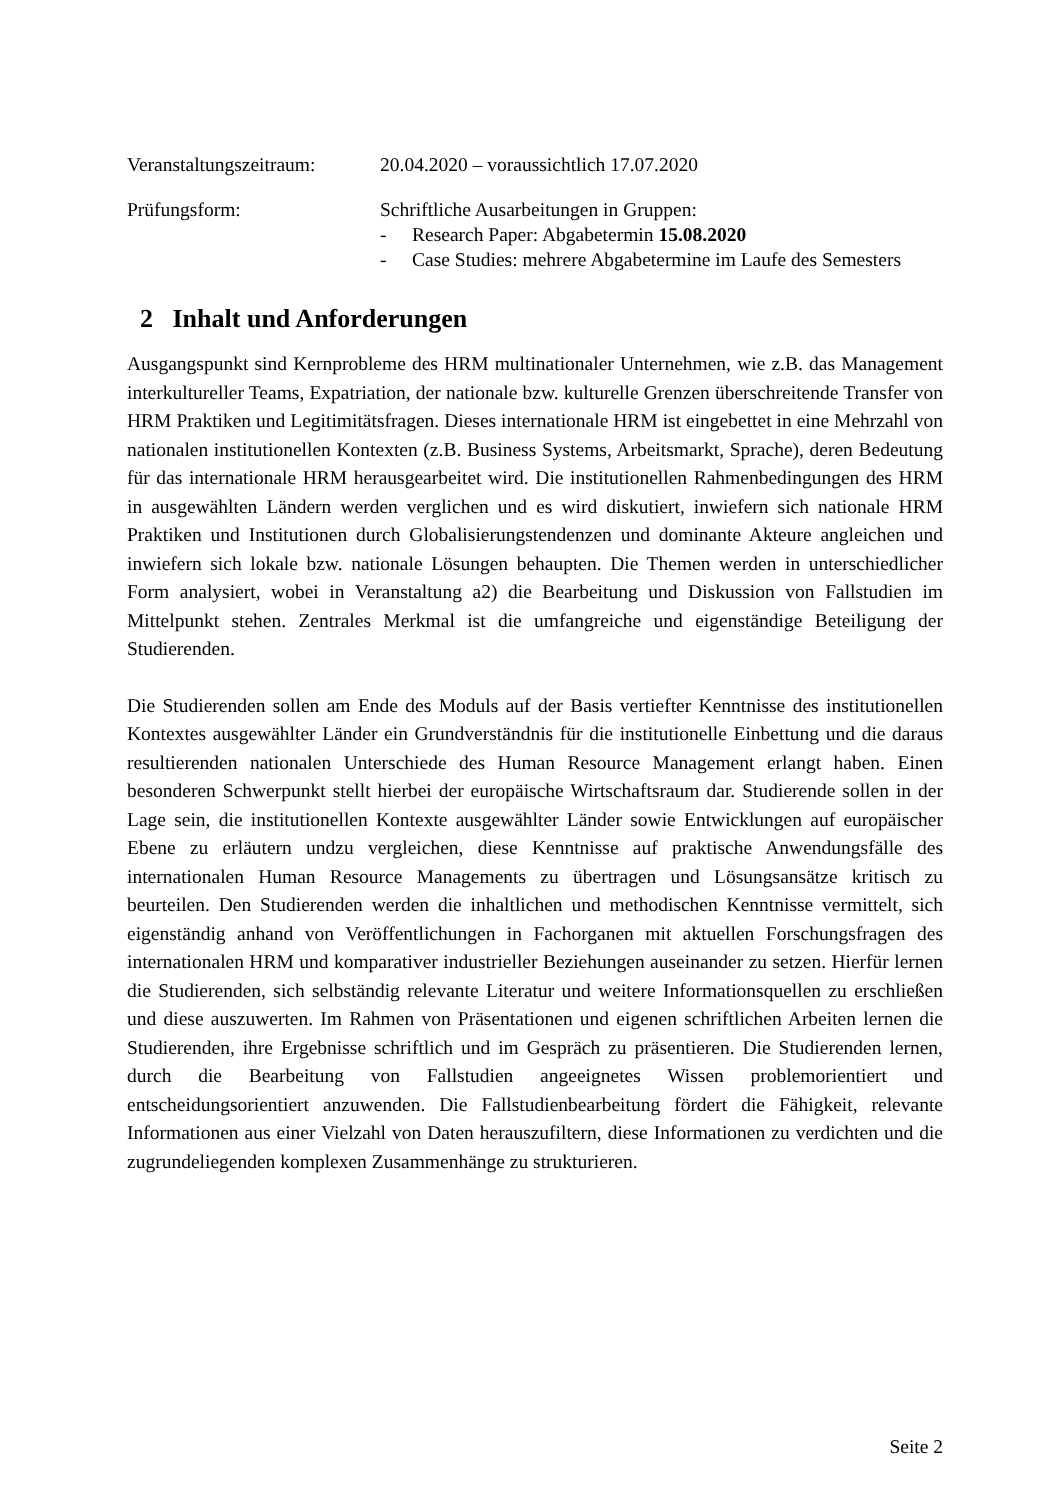Veranstaltungszeitraum:
20.04.2020 – voraussichtlich 17.07.2020
Prüfungsform: Schriftliche Ausarbeitungen in Gruppen:
- Research Paper: Abgabetermin 15.08.2020
- Case Studies: mehrere Abgabetermine im Laufe des Semesters
2 Inhalt und Anforderungen
Ausgangspunkt sind Kernprobleme des HRM multinationaler Unternehmen, wie z.B. das Management interkultureller Teams, Expatriation, der nationale bzw. kulturelle Grenzen überschreitende Transfer von HRM Praktiken und Legitimitätsfragen. Dieses internationale HRM ist eingebettet in eine Mehrzahl von nationalen institutionellen Kontexten (z.B. Business Systems, Arbeitsmarkt, Sprache), deren Bedeutung für das internationale HRM herausgearbeitet wird. Die institutionellen Rahmenbedingungen des HRM in ausgewählten Ländern werden verglichen und es wird diskutiert, inwiefern sich nationale HRM Praktiken und Institutionen durch Globalisierungstendenzen und dominante Akteure angleichen und inwiefern sich lokale bzw. nationale Lösungen behaupten. Die Themen werden in unterschiedlicher Form analysiert, wobei in Veranstaltung a2) die Bearbeitung und Diskussion von Fallstudien im Mittelpunkt stehen. Zentrales Merkmal ist die umfangreiche und eigenständige Beteiligung der Studierenden.
Die Studierenden sollen am Ende des Moduls auf der Basis vertiefter Kenntnisse des institutionellen Kontextes ausgewählter Länder ein Grundverständnis für die institutionelle Einbettung und die daraus resultierenden nationalen Unterschiede des Human Resource Management erlangt haben. Einen besonderen Schwerpunkt stellt hierbei der europäische Wirtschaftsraum dar. Studierende sollen in der Lage sein, die institutionellen Kontexte ausgewählter Länder sowie Entwicklungen auf europäischer Ebene zu erläutern undzu vergleichen, diese Kenntnisse auf praktische Anwendungsfälle des internationalen Human Resource Managements zu übertragen und Lösungsansätze kritisch zu beurteilen. Den Studierenden werden die inhaltlichen und methodischen Kenntnisse vermittelt, sich eigenständig anhand von Veröffentlichungen in Fachorganen mit aktuellen Forschungsfragen des internationalen HRM und komparativer industrieller Beziehungen auseinander zu setzen. Hierfür lernen die Studierenden, sich selbständig relevante Literatur und weitere Informationsquellen zu erschließen und diese auszuwerten. Im Rahmen von Präsentationen und eigenen schriftlichen Arbeiten lernen die Studierenden, ihre Ergebnisse schriftlich und im Gespräch zu präsentieren. Die Studierenden lernen, durch die Bearbeitung von Fallstudien angeeignetes Wissen problemorientiert und entscheidungsorientiert anzuwenden. Die Fallstudienbearbeitung fördert die Fähigkeit, relevante Informationen aus einer Vielzahl von Daten herauszufiltern, diese Informationen zu verdichten und die zugrundeliegenden komplexen Zusammenhänge zu strukturieren.
Seite 2